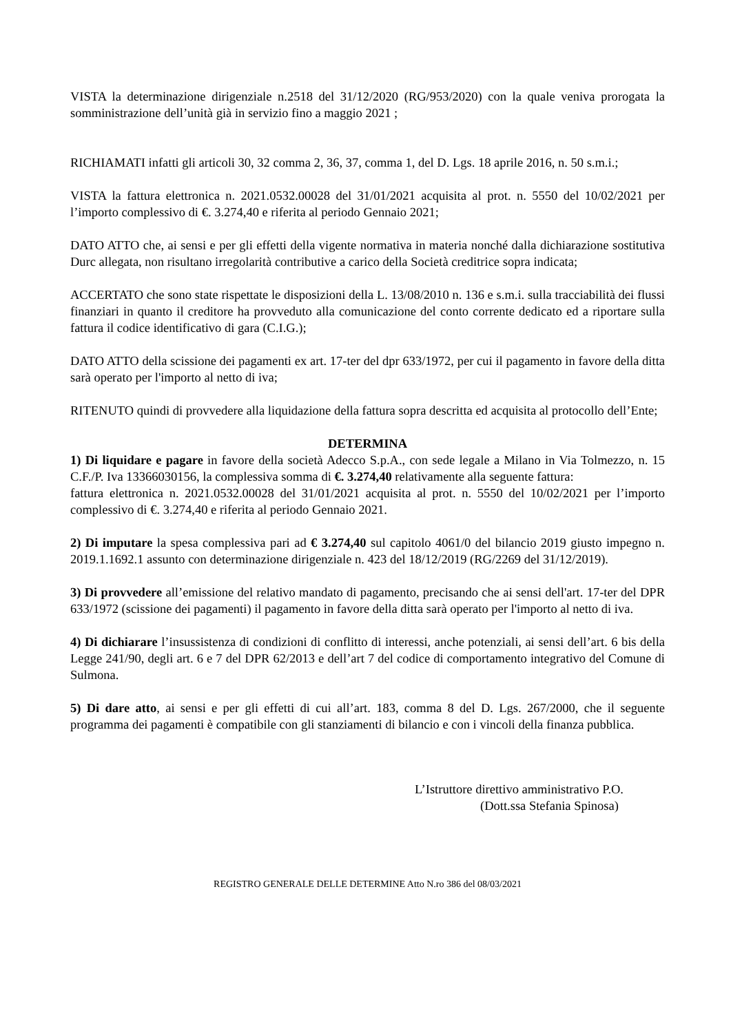VISTA la determinazione dirigenziale n.2518 del 31/12/2020 (RG/953/2020) con la quale veniva prorogata la somministrazione dell’unità già in servizio fino a maggio 2021 ;
RICHIAMATI infatti gli articoli 30, 32 comma 2, 36, 37, comma 1, del D. Lgs. 18 aprile 2016, n. 50 s.m.i.;
VISTA la fattura elettronica n. 2021.0532.00028 del 31/01/2021 acquisita al prot. n. 5550 del 10/02/2021 per l’importo complessivo di €. 3.274,40 e riferita al periodo Gennaio 2021;
DATO ATTO che, ai sensi e per gli effetti della vigente normativa in materia nonché dalla dichiarazione sostitutiva Durc allegata, non risultano irregolarità contributive a carico della Società creditrice sopra indicata;
ACCERTATO che sono state rispettate le disposizioni della L. 13/08/2010 n. 136 e s.m.i. sulla tracciabilità dei flussi finanziari in quanto il creditore ha provveduto alla comunicazione del conto corrente dedicato ed a riportare sulla fattura il codice identificativo di gara (C.I.G.);
DATO ATTO della scissione dei pagamenti ex art. 17-ter del dpr 633/1972, per cui il pagamento in favore della ditta sarà operato per l'importo al netto di iva;
RITENUTO quindi di provvedere alla liquidazione della fattura sopra descritta ed acquisita al protocollo dell’Ente;
DETERMINA
1) Di liquidare e pagare in favore della società Adecco S.p.A., con sede legale a Milano in Via Tolmezzo, n. 15 C.F./P. Iva 13366030156, la complessiva somma di €. 3.274,40 relativamente alla seguente fattura:
fattura elettronica n. 2021.0532.00028 del 31/01/2021 acquisita al prot. n. 5550 del 10/02/2021 per l’importo complessivo di €. 3.274,40 e riferita al periodo Gennaio 2021.
2) Di imputare la spesa complessiva pari ad € 3.274,40 sul capitolo 4061/0 del bilancio 2019 giusto impegno n. 2019.1.1692.1 assunto con determinazione dirigenziale n. 423 del 18/12/2019 (RG/2269 del 31/12/2019).
3) Di provvedere all’emissione del relativo mandato di pagamento, precisando che ai sensi dell'art. 17-ter del DPR 633/1972 (scissione dei pagamenti) il pagamento in favore della ditta sarà operato per l'importo al netto di iva.
4) Di dichiarare l’insussistenza di condizioni di conflitto di interessi, anche potenziali, ai sensi dell’art. 6 bis della Legge 241/90, degli art. 6 e 7 del DPR 62/2013 e dell’art 7 del codice di comportamento integrativo del Comune di Sulmona.
5) Di dare atto, ai sensi e per gli effetti di cui all’art. 183, comma 8 del D. Lgs. 267/2000, che il seguente programma dei pagamenti è compatibile con gli stanziamenti di bilancio e con i vincoli della finanza pubblica.
L’Istruttore direttivo amministrativo P.O.
(Dott.ssa Stefania Spinosa)
REGISTRO GENERALE DELLE DETERMINE Atto N.ro 386 del 08/03/2021